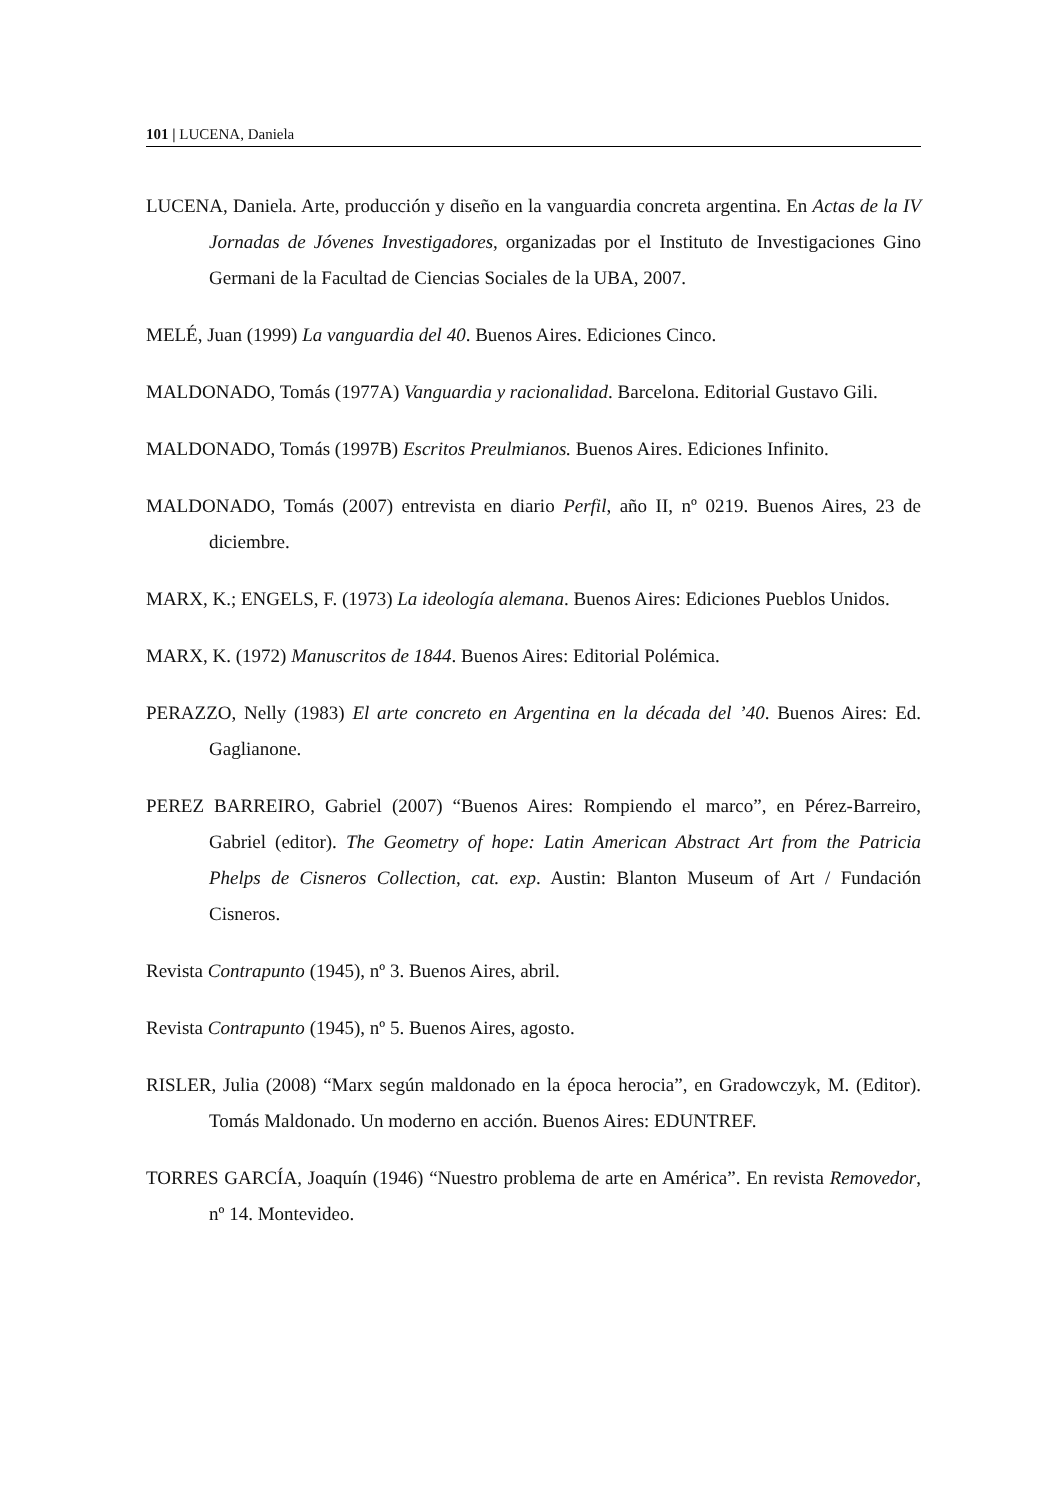101 | LUCENA, Daniela
LUCENA, Daniela. Arte, producción y diseño en la vanguardia concreta argentina. En Actas de la IV Jornadas de Jóvenes Investigadores, organizadas por el Instituto de Investigaciones Gino Germani de la Facultad de Ciencias Sociales de la UBA, 2007.
MELÉ, Juan (1999) La vanguardia del 40. Buenos Aires. Ediciones Cinco.
MALDONADO, Tomás (1977A) Vanguardia y racionalidad. Barcelona. Editorial Gustavo Gili.
MALDONADO, Tomás (1997B) Escritos Preulmianos. Buenos Aires. Ediciones Infinito.
MALDONADO, Tomás (2007) entrevista en diario Perfil, año II, nº 0219. Buenos Aires, 23 de diciembre.
MARX, K.; ENGELS, F. (1973) La ideología alemana. Buenos Aires: Ediciones Pueblos Unidos.
MARX, K. (1972) Manuscritos de 1844. Buenos Aires: Editorial Polémica.
PERAZZO, Nelly (1983) El arte concreto en Argentina en la década del ’40. Buenos Aires: Ed. Gaglianone.
PEREZ BARREIRO, Gabriel (2007) “Buenos Aires: Rompiendo el marco”, en Pérez-Barreiro, Gabriel (editor). The Geometry of hope: Latin American Abstract Art from the Patricia Phelps de Cisneros Collection, cat. exp. Austin: Blanton Museum of Art / Fundación Cisneros.
Revista Contrapunto (1945), nº 3. Buenos Aires, abril.
Revista Contrapunto (1945), nº 5. Buenos Aires, agosto.
RISLER, Julia (2008) “Marx según maldonado en la época herocia”, en Gradowczyk, M. (Editor). Tomás Maldonado. Un moderno en acción. Buenos Aires: EDUNTREF.
TORRES GARCÍA, Joaquín (1946) “Nuestro problema de arte en América”. En revista Removedor, nº 14. Montevideo.